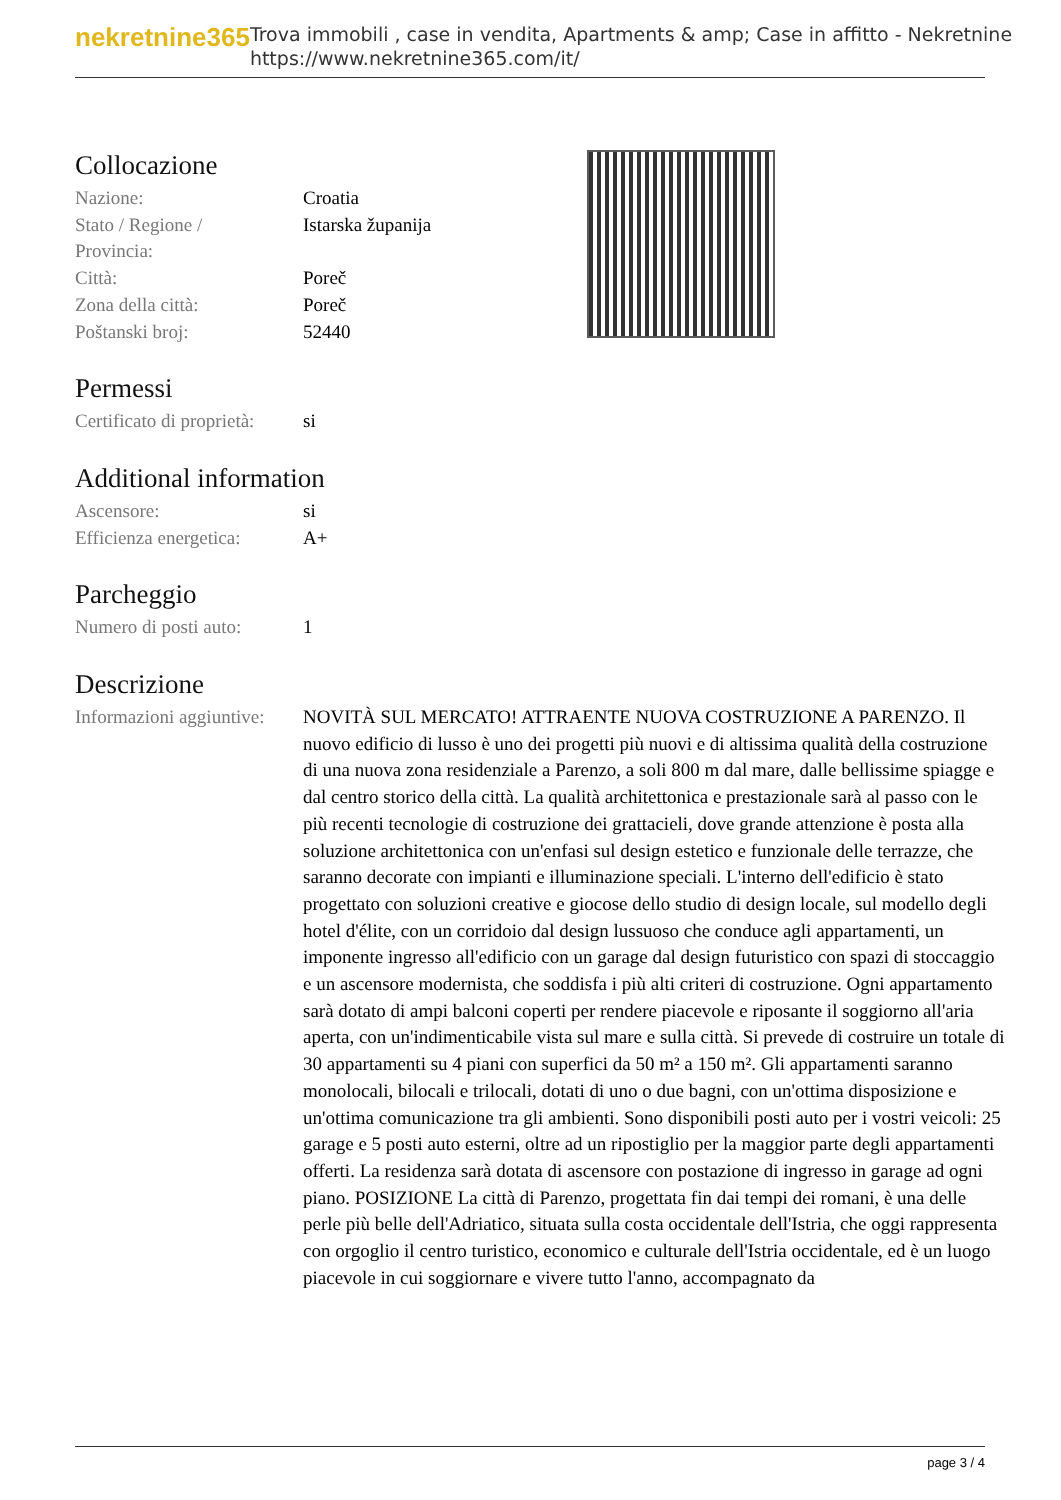nekretnine365
Trova immobili , case in vendita, Apartments & amp; Case in affitto - Nekretnine
https://www.nekretnine365.com/it/
Collocazione
| Nazione: | Croatia |
| Stato / Regione / Provincia: | Istarska županija |
| Città: | Poreč |
| Zona della città: | Poreč |
| Poštanski broj: | 52440 |
Permessi
| Certificato di proprietà: | si |
Additional information
| Ascensore: | si |
| Efficienza energetica: | A+ |
Parcheggio
| Numero di posti auto: | 1 |
Descrizione
| Informazioni aggiuntive: | NOVITÀ SUL MERCATO! ATTRAENTE NUOVA COSTRUZIONE A PARENZO. Il nuovo edificio di lusso è uno dei progetti più nuovi e di altissima qualità della costruzione di una nuova zona residenziale a Parenzo, a soli 800 m dal mare, dalle bellissime spiagge e dal centro storico della città. La qualità architettonica e prestazionale sarà al passo con le più recenti tecnologie di costruzione dei grattacieli, dove grande attenzione è posta alla soluzione architettonica con un'enfasi sul design estetico e funzionale delle terrazze, che saranno decorate con impianti e illuminazione speciali. L'interno dell'edificio è stato progettato con soluzioni creative e giocose dello studio di design locale, sul modello degli hotel d'élite, con un corridoio dal design lussuoso che conduce agli appartamenti, un imponente ingresso all'edificio con un garage dal design futuristico con spazi di stoccaggio e un ascensore modernista, che soddisfa i più alti criteri di costruzione. Ogni appartamento sarà dotato di ampi balconi coperti per rendere piacevole e riposante il soggiorno all'aria aperta, con un'indimenticabile vista sul mare e sulla città. Si prevede di costruire un totale di 30 appartamenti su 4 piani con superfici da 50 m² a 150 m². Gli appartamenti saranno monolocali, bilocali e trilocali, dotati di uno o due bagni, con un'ottima disposizione e un'ottima comunicazione tra gli ambienti. Sono disponibili posti auto per i vostri veicoli: 25 garage e 5 posti auto esterni, oltre ad un ripostiglio per la maggior parte degli appartamenti offerti. La residenza sarà dotata di ascensore con postazione di ingresso in garage ad ogni piano. POSIZIONE La città di Parenzo, progettata fin dai tempi dei romani, è una delle perle più belle dell'Adriatico, situata sulla costa occidentale dell'Istria, che oggi rappresenta con orgoglio il centro turistico, economico e culturale dell'Istria occidentale, ed è un luogo piacevole in cui soggiornare e vivere tutto l'anno, accompagnato da |
page 3 / 4